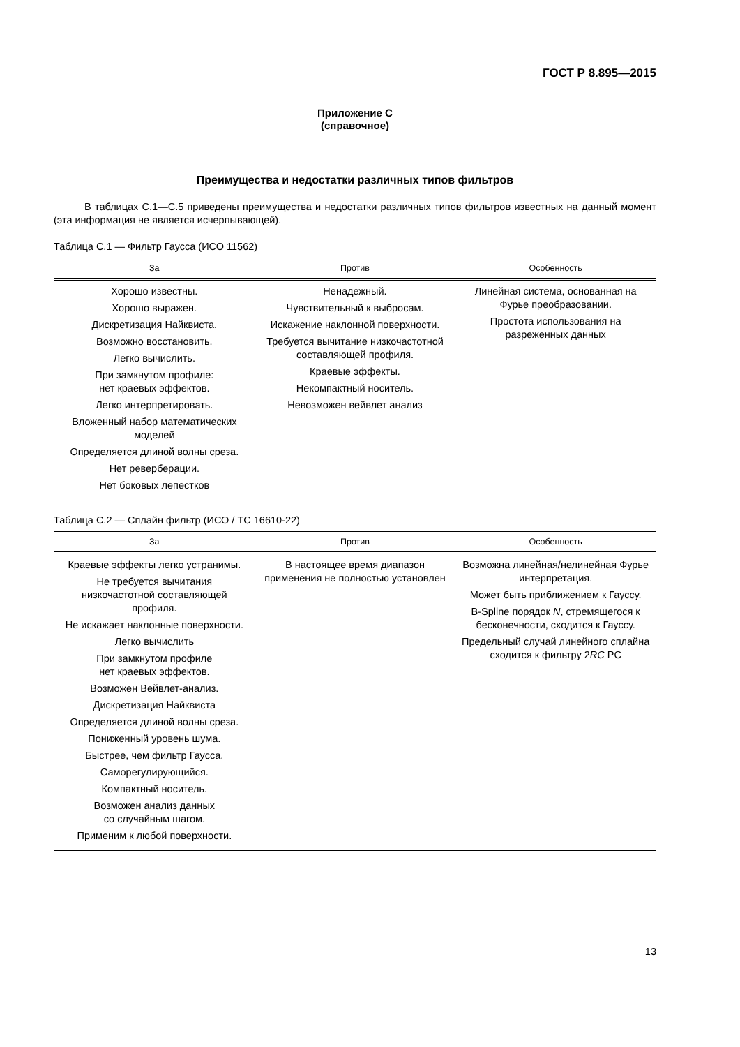ГОСТ Р 8.895—2015
Приложение С
(справочное)
Преимущества и недостатки различных типов фильтров
В таблицах С.1—С.5 приведены преимущества и недостатки различных типов фильтров известных на данный момент (эта информация не является исчерпывающей).
Таблица С.1 — Фильтр Гаусса (ИСО 11562)
| За | Против | Особенность |
| --- | --- | --- |
| Хорошо известны. Хорошо выражен. Дискретизация Найквиста. Возможно восстановить. Легко вычислить. При замкнутом профиле: нет краевых эффектов. Легко интерпретировать. Вложенный набор математических моделей Определяется длиной волны среза. Нет реверберации. Нет боковых лепестков | Ненадежный. Чувствительный к выбросам. Искажение наклонной поверхности. Требуется вычитание низкочастотной составляющей профиля. Краевые эффекты. Некомпактный носитель. Невозможен вейвлет анализ | Линейная система, основанная на Фурье преобразовании. Простота использования на разреженных данных |
Таблица С.2 — Сплайн фильтр (ИСО / ТС 16610-22)
| За | Против | Особенность |
| --- | --- | --- |
| Краевые эффекты легко устранимы. Не требуется вычитания низкочастотной составляющей профиля. Не искажает наклонные поверхности. Легко вычислить При замкнутом профиле нет краевых эффектов. Возможен Вейвлет-анализ. Дискретизация Найквиста Определяется длиной волны среза. Пониженный уровень шума. Быстрее, чем фильтр Гаусса. Саморегулирующийся. Компактный носитель. Возможен анализ данных со случайным шагом. Применим к любой поверхности. | В настоящее время диапазон применения не полностью установлен | Возможна линейная/нелинейная Фурье интерпретация. Может быть приближением к Гауссу. B-Spline порядок N , стремящегося к бесконечности, сходится к Гауссу. Предельный случай линейного сплайна сходится к фильтру 2 RC PC |
13